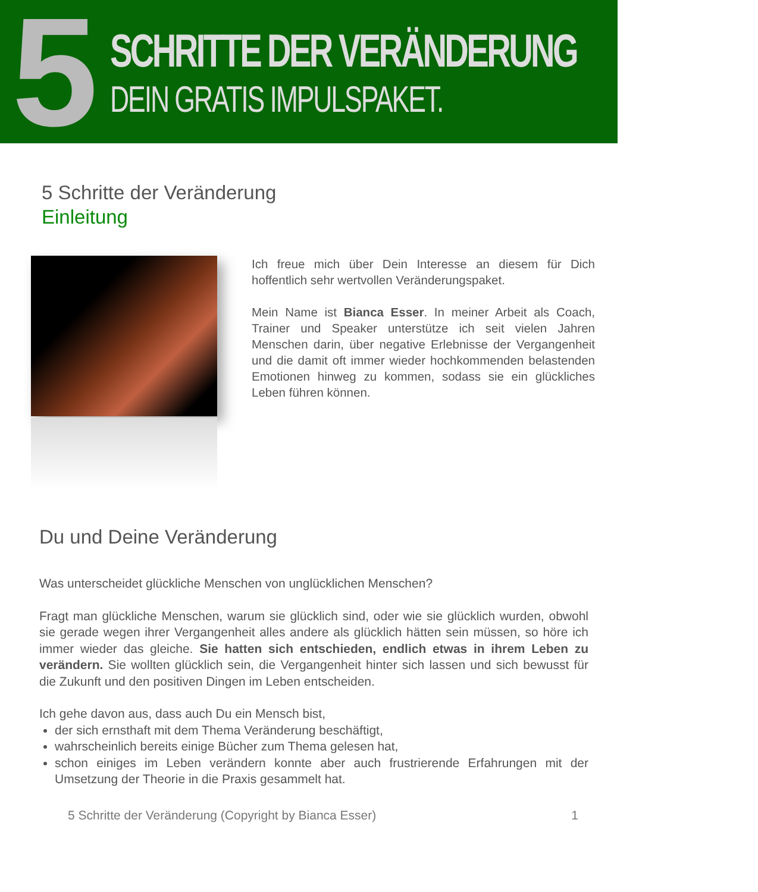5
SCHRITTE DER VERÄNDERUNG
DEIN GRATIS IMPULSPAKET.
5 Schritte der Veränderung
Einleitung
Ich freue mich über Dein Interesse an diesem für Dich hoffentlich sehr wertvollen Veränderungspaket.
Mein Name ist Bianca Esser. In meiner Arbeit als Coach, Trainer und Speaker unterstütze ich seit vielen Jahren Menschen darin, über negative Erlebnisse der Vergangenheit und die damit oft immer wieder hochkommenden belastenden Emotionen hinweg zu kommen, sodass sie ein glückliches Leben führen können.
Du und Deine Veränderung
Was unterscheidet glückliche Menschen von unglücklichen Menschen?
Fragt man glückliche Menschen, warum sie glücklich sind, oder wie sie glücklich wurden, obwohl sie gerade wegen ihrer Vergangenheit alles andere als glücklich hätten sein müssen, so höre ich immer wieder das gleiche. Sie hatten sich entschieden, endlich etwas in ihrem Leben zu verändern. Sie wollten glücklich sein, die Vergangenheit hinter sich lassen und sich bewusst für die Zukunft und den positiven Dingen im Leben entscheiden.
Ich gehe davon aus, dass auch Du ein Mensch bist,
der sich ernsthaft mit dem Thema Veränderung beschäftigt,
wahrscheinlich bereits einige Bücher zum Thema gelesen hat,
schon einiges im Leben verändern konnte aber auch frustrierende Erfahrungen mit der Umsetzung der Theorie in die Praxis gesammelt hat.
5 Schritte der Veränderung (Copyright by Bianca Esser) 1